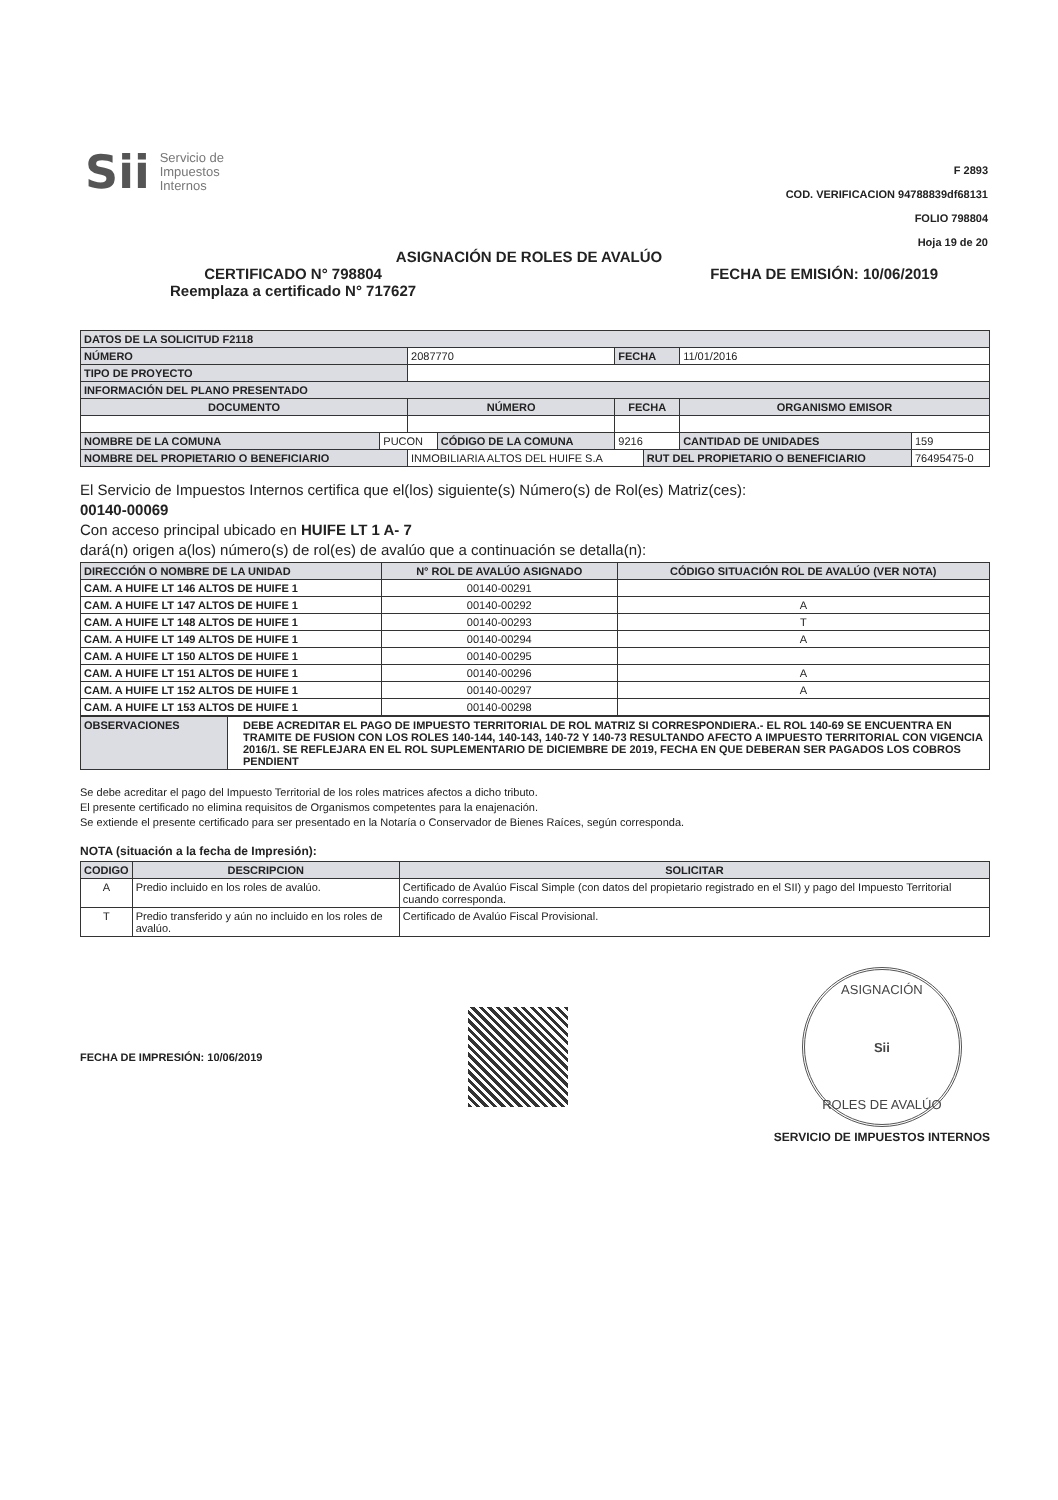Sii Servicio de
Impuestos
Internos
F 2893
COD. VERIFICACION 94788839df68131
FOLIO 798804
Hoja 19 de 20
ASIGNACIÓN DE ROLES DE AVALÚO
CERTIFICADO N° 798804
Reemplaza a certificado N° 717627
FECHA DE EMISIÓN: 10/06/2019
| DATOS DE LA SOLICITUD F2118 | | | | | | | |
| NÚMERO | | 2087770 | | FECHA | | 11/01/2016 | |
| TIPO DE PROYECTO | | | | | | | |
| INFORMACIÓN DEL PLANO PRESENTADO | | | | | | | |
| DOCUMENTO | | NÚMERO | | FECHA | | ORGANISMO EMISOR | |
| NOMBRE DE LA COMUNA | PUCON | | CÓDIGO DE LA COMUNA | 9216 | | CANTIDAD DE UNIDADES | 159 |
| NOMBRE DEL PROPIETARIO O BENEFICIARIO | | INMOBILIARIA ALTOS DEL HUIFE S.A | | | RUT DEL PROPIETARIO O BENEFICIARIO | | 76495475-0 |
El Servicio de Impuestos Internos certifica que el(los) siguiente(s) Número(s) de Rol(es) Matriz(ces):
00140-00069
Con acceso principal ubicado en HUIFE LT 1 A- 7
dará(n) origen a(los) número(s) de rol(es) de avalúo que a continuación se detalla(n):
| DIRECCIÓN O NOMBRE DE LA UNIDAD | N° ROL DE AVALÚO ASIGNADO | CÓDIGO SITUACIÓN ROL DE AVALÚO (VER NOTA) |
| --- | --- | --- |
| CAM. A HUIFE LT 146 ALTOS DE HUIFE 1 | 00140-00291 | |
| CAM. A HUIFE LT 147 ALTOS DE HUIFE 1 | 00140-00292 | A |
| CAM. A HUIFE LT 148 ALTOS DE HUIFE 1 | 00140-00293 | T |
| CAM. A HUIFE LT 149 ALTOS DE HUIFE 1 | 00140-00294 | A |
| CAM. A HUIFE LT 150 ALTOS DE HUIFE 1 | 00140-00295 | |
| CAM. A HUIFE LT 151 ALTOS DE HUIFE 1 | 00140-00296 | A |
| CAM. A HUIFE LT 152 ALTOS DE HUIFE 1 | 00140-00297 | A |
| CAM. A HUIFE LT 153 ALTOS DE HUIFE 1 | 00140-00298 | |
| OBSERVACIONES | DEBE ACREDITAR EL PAGO DE IMPUESTO TERRITORIAL DE ROL MATRIZ SI CORRESPONDIERA.- EL ROL 140-69 SE ENCUENTRA EN TRAMITE DE FUSION CON LOS ROLES 140-144, 140-143, 140-72 Y 140-73 RESULTANDO AFECTO A IMPUESTO TERRITORIAL CON VIGENCIA 2016/1. SE REFLEJARA EN EL ROL SUPLEMENTARIO DE DICIEMBRE DE 2019, FECHA EN QUE DEBERAN SER PAGADOS LOS COBROS PENDIENT |
Se debe acreditar el pago del Impuesto Territorial de los roles matrices afectos a dicho tributo.
El presente certificado no elimina requisitos de Organismos competentes para la enajenación.
Se extiende el presente certificado para ser presentado en la Notaría o Conservador de Bienes Raíces, según corresponda.
NOTA (situación a la fecha de Impresión):
| CODIGO | DESCRIPCION | SOLICITAR |
| --- | --- | --- |
| A | Predio incluido en los roles de avalúo. | Certificado de Avalúo Fiscal Simple (con datos del propietario registrado en el SII) y pago del Impuesto Territorial cuando corresponda. |
| T | Predio transferido y aún no incluido en los roles de avalúo. | Certificado de Avalúo Fiscal Provisional. |
FECHA DE IMPRESIÓN: 10/06/2019
ASIGNACIÓN
Sii
ROLES DE AVALÚO
SERVICIO DE IMPUESTOS INTERNOS